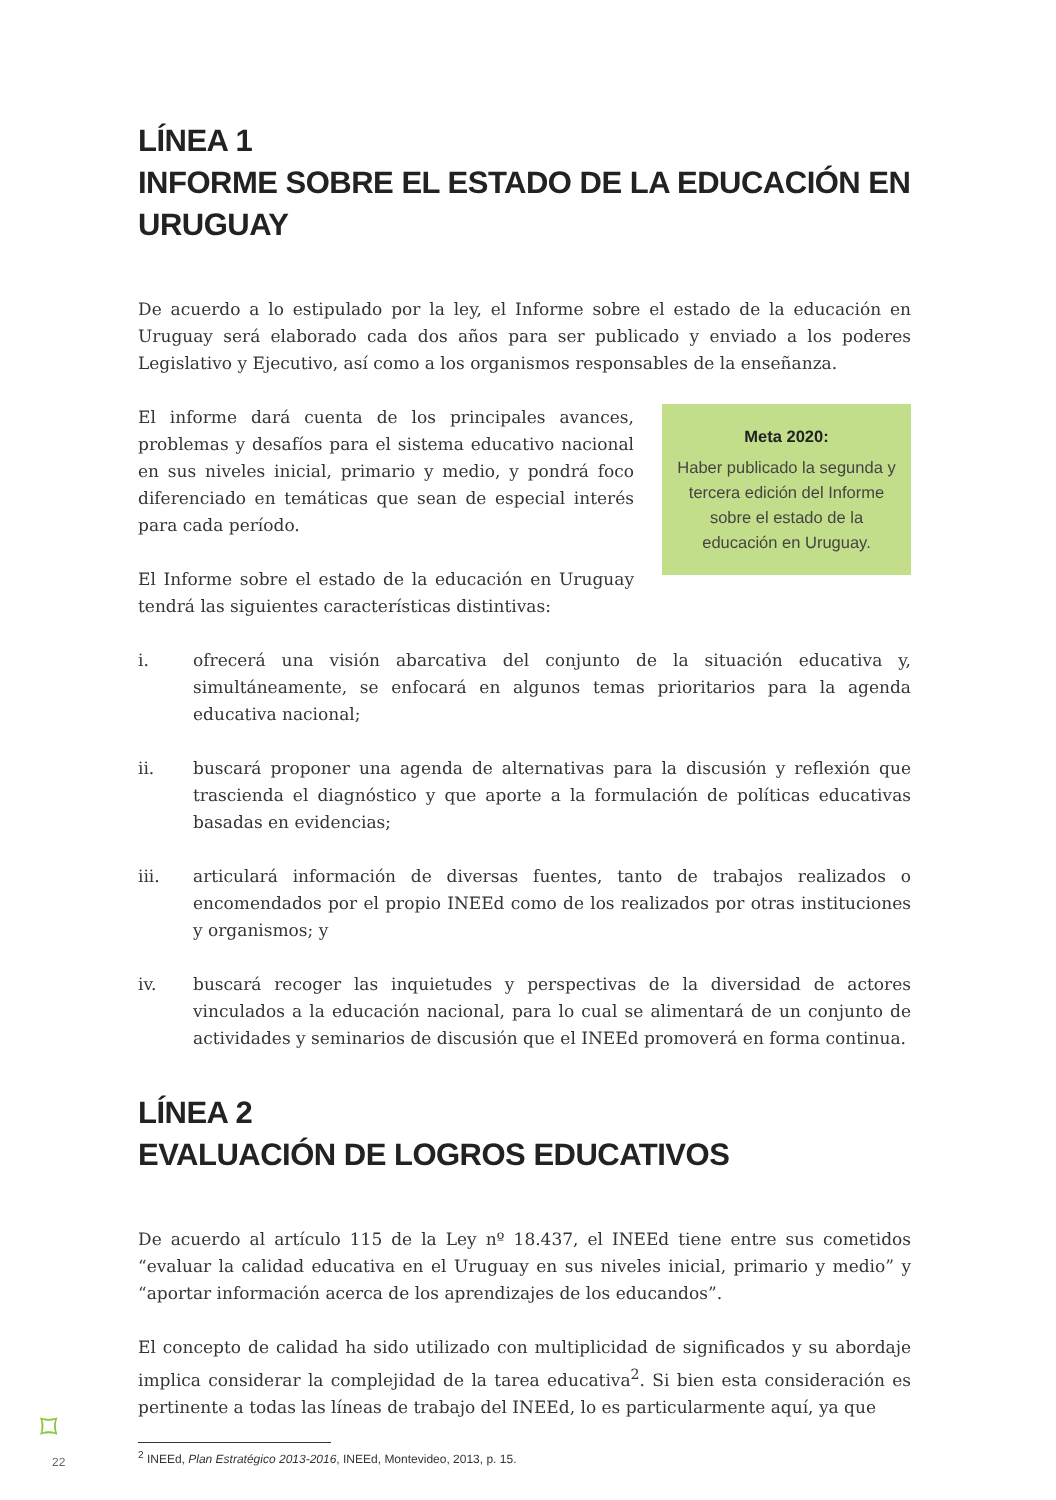LÍNEA 1
INFORME SOBRE EL ESTADO DE LA EDUCACIÓN EN URUGUAY
De acuerdo a lo estipulado por la ley, el Informe sobre el estado de la educación en Uruguay será elaborado cada dos años para ser publicado y enviado a los poderes Legislativo y Ejecutivo, así como a los organismos responsables de la enseñanza.
El informe dará cuenta de los principales avances, problemas y desafíos para el sistema educativo nacional en sus niveles inicial, primario y medio, y pondrá foco diferenciado en temáticas que sean de especial interés para cada período.
El Informe sobre el estado de la educación en Uruguay tendrá las siguientes características distintivas:
Meta 2020:
Haber publicado la segunda y tercera edición del Informe sobre el estado de la educación en Uruguay.
i. ofrecerá una visión abarcativa del conjunto de la situación educativa y, simultáneamente, se enfocará en algunos temas prioritarios para la agenda educativa nacional;
ii. buscará proponer una agenda de alternativas para la discusión y reflexión que trascienda el diagnóstico y que aporte a la formulación de políticas educativas basadas en evidencias;
iii. articulará información de diversas fuentes, tanto de trabajos realizados o encomendados por el propio INEEd como de los realizados por otras instituciones y organismos; y
iv. buscará recoger las inquietudes y perspectivas de la diversidad de actores vinculados a la educación nacional, para lo cual se alimentará de un conjunto de actividades y seminarios de discusión que el INEEd promoverá en forma continua.
LÍNEA 2
EVALUACIÓN DE LOGROS EDUCATIVOS
De acuerdo al artículo 115 de la Ley nº 18.437, el INEEd tiene entre sus cometidos “evaluar la calidad educativa en el Uruguay en sus niveles inicial, primario y medio” y “aportar información acerca de los aprendizajes de los educandos”.
El concepto de calidad ha sido utilizado con multiplicidad de significados y su abordaje implica considerar la complejidad de la tarea educativa<sup>2</sup>. Si bien esta consideración es pertinente a todas las líneas de trabajo del INEEd, lo es particularmente aquí, ya que
<sup>2</sup> INEEd, Plan Estratégico 2013-2016, INEEd, Montevideo, 2013, p. 15.
⌑
22